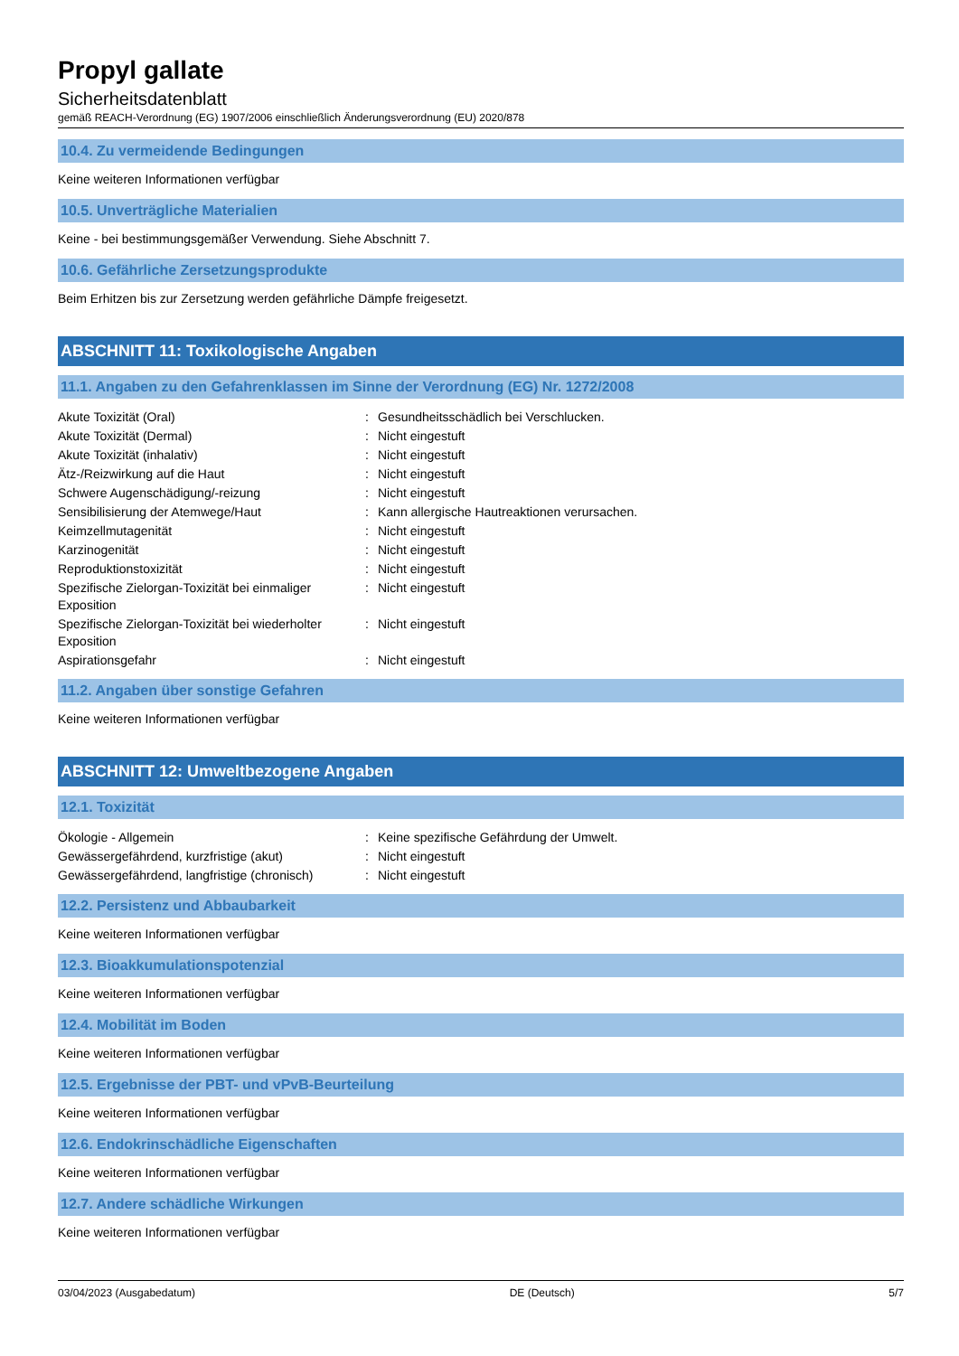Propyl gallate
Sicherheitsdatenblatt
gemäß REACH-Verordnung (EG) 1907/2006 einschließlich Änderungsverordnung (EU) 2020/878
10.4. Zu vermeidende Bedingungen
Keine weiteren Informationen verfügbar
10.5. Unverträgliche Materialien
Keine - bei bestimmungsgemäßer Verwendung. Siehe Abschnitt 7.
10.6. Gefährliche Zersetzungsprodukte
Beim Erhitzen bis zur Zersetzung werden gefährliche Dämpfe freigesetzt.
ABSCHNITT 11: Toxikologische Angaben
11.1. Angaben zu den Gefahrenklassen im Sinne der Verordnung (EG) Nr. 1272/2008
| Akute Toxizität (Oral) | : | Gesundheitsschädlich bei Verschlucken. |
| Akute Toxizität (Dermal) | : | Nicht eingestuft |
| Akute Toxizität (inhalativ) | : | Nicht eingestuft |
| Ätz-/Reizwirkung auf die Haut | : | Nicht eingestuft |
| Schwere Augenschädigung/-reizung | : | Nicht eingestuft |
| Sensibilisierung der Atemwege/Haut | : | Kann allergische Hautreaktionen verursachen. |
| Keimzellmutagenität | : | Nicht eingestuft |
| Karzinogenität | : | Nicht eingestuft |
| Reproduktionstoxizität | : | Nicht eingestuft |
| Spezifische Zielorgan-Toxizität bei einmaliger Exposition | : | Nicht eingestuft |
| Spezifische Zielorgan-Toxizität bei wiederholter Exposition | : | Nicht eingestuft |
| Aspirationsgefahr | : | Nicht eingestuft |
11.2. Angaben über sonstige Gefahren
Keine weiteren Informationen verfügbar
ABSCHNITT 12: Umweltbezogene Angaben
12.1. Toxizität
| Ökologie - Allgemein | : | Keine spezifische Gefährdung der Umwelt. |
| Gewässergefährdend, kurzfristige (akut) | : | Nicht eingestuft |
| Gewässergefährdend, langfristige (chronisch) | : | Nicht eingestuft |
12.2. Persistenz und Abbaubarkeit
Keine weiteren Informationen verfügbar
12.3. Bioakkumulationspotenzial
Keine weiteren Informationen verfügbar
12.4. Mobilität im Boden
Keine weiteren Informationen verfügbar
12.5. Ergebnisse der PBT- und vPvB-Beurteilung
Keine weiteren Informationen verfügbar
12.6. Endokrinschädliche Eigenschaften
Keine weiteren Informationen verfügbar
12.7. Andere schädliche Wirkungen
Keine weiteren Informationen verfügbar
03/04/2023 (Ausgabedatum) DE (Deutsch) 5/7